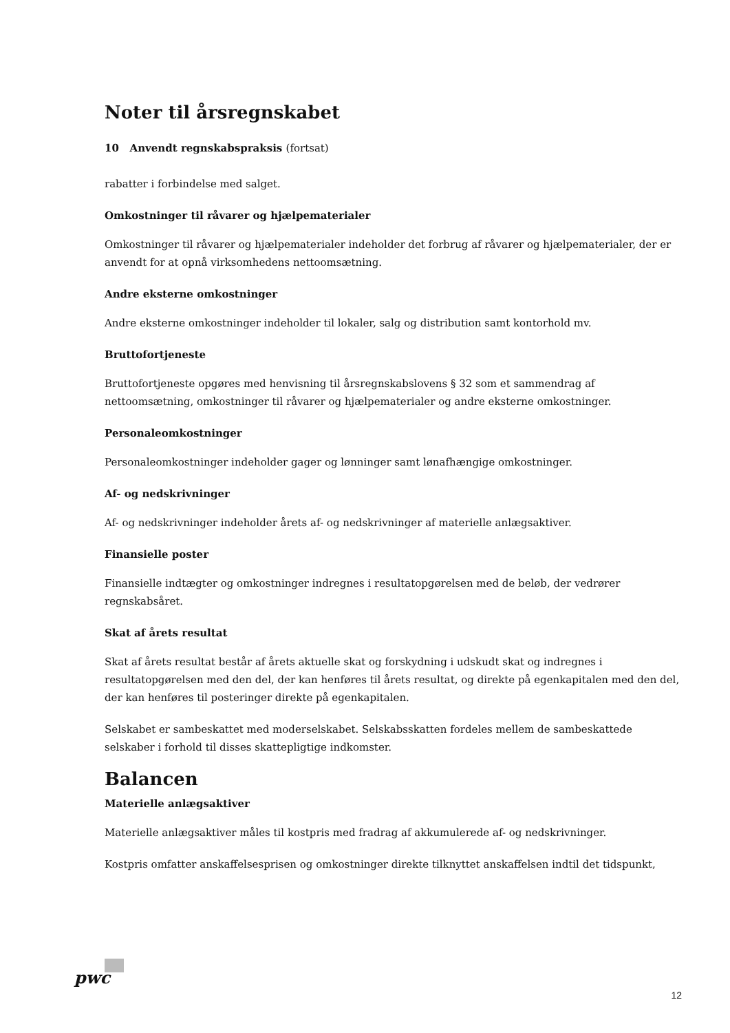Noter til årsregnskabet
10 Anvendt regnskabspraksis (fortsat)
rabatter i forbindelse med salget.
Omkostninger til råvarer og hjælpematerialer
Omkostninger til råvarer og hjælpematerialer indeholder det forbrug af råvarer og hjælpematerialer, der er anvendt for at opnå virksomhedens nettoomsætning.
Andre eksterne omkostninger
Andre eksterne omkostninger indeholder til lokaler, salg og distribution samt kontorhold mv.
Bruttofortjeneste
Bruttofortjeneste opgøres med henvisning til årsregnskabslovens § 32 som et sammendrag af nettoomsætning, omkostninger til råvarer og hjælpematerialer og andre eksterne omkostninger.
Personaleomkostninger
Personaleomkostninger indeholder gager og lønninger samt lønafhængige omkostninger.
Af- og nedskrivninger
Af- og nedskrivninger indeholder årets af- og nedskrivninger af materielle anlægsaktiver.
Finansielle poster
Finansielle indtægter og omkostninger indregnes i resultatopgørelsen med de beløb, der vedrører regnskabsåret.
Skat af årets resultat
Skat af årets resultat består af årets aktuelle skat og forskydning i udskudt skat og indregnes i resultatopgørelsen med den del, der kan henføres til årets resultat, og direkte på egenkapitalen med den del, der kan henføres til posteringer direkte på egenkapitalen.
Selskabet er sambeskattet med moderselskabet. Selskabsskatten fordeles mellem de sambeskattede selskaber i forhold til disses skattepligtige indkomster.
Balancen
Materielle anlægsaktiver
Materielle anlægsaktiver måles til kostpris med fradrag af akkumulerede af- og nedskrivninger.
Kostpris omfatter anskaffelsesprisen og omkostninger direkte tilknyttet anskaffelsen indtil det tidspunkt,
pwc
12